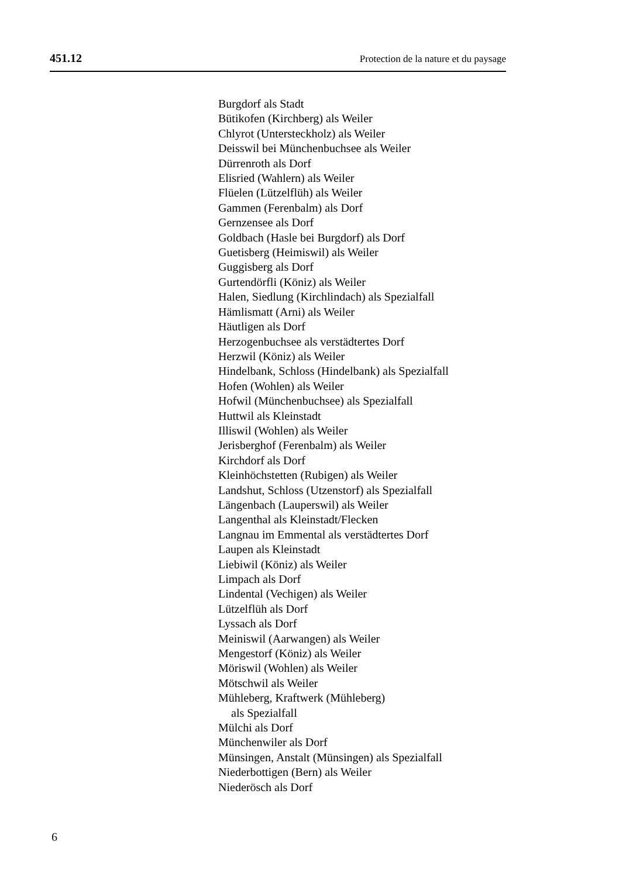451.12 Protection de la nature et du paysage
Burgdorf als Stadt
Bütikofen (Kirchberg) als Weiler
Chlyrot (Untersteckholz) als Weiler
Deisswil bei Münchenbuchsee als Weiler
Dürrenroth als Dorf
Elisried (Wahlern) als Weiler
Flüelen (Lützelflüh) als Weiler
Gammen (Ferenbalm) als Dorf
Gernzensee als Dorf
Goldbach (Hasle bei Burgdorf) als Dorf
Guetisberg (Heimiswil) als Weiler
Guggisberg als Dorf
Gurtendörfli (Köniz) als Weiler
Halen, Siedlung (Kirchlindach) als Spezialfall
Hämlismatt (Arni) als Weiler
Häutligen als Dorf
Herzogenbuchsee als verstädtertes Dorf
Herzwil (Köniz) als Weiler
Hindelbank, Schloss (Hindelbank) als Spezialfall
Hofen (Wohlen) als Weiler
Hofwil (Münchenbuchsee) als Spezialfall
Huttwil als Kleinstadt
Illiswil (Wohlen) als Weiler
Jerisberghof (Ferenbalm) als Weiler
Kirchdorf als Dorf
Kleinhöchstetten (Rubigen) als Weiler
Landshut, Schloss (Utzenstorf) als Spezialfall
Längenbach (Lauperswil) als Weiler
Langenthal als Kleinstadt/Flecken
Langnau im Emmental als verstädtertes Dorf
Laupen als Kleinstadt
Liebiwil (Köniz) als Weiler
Limpach als Dorf
Lindental (Vechigen) als Weiler
Lützelflüh als Dorf
Lyssach als Dorf
Meiniswil (Aarwangen) als Weiler
Mengestorf (Köniz) als Weiler
Möriswil (Wohlen) als Weiler
Mötschwil als Weiler
Mühleberg, Kraftwerk (Mühleberg)
als Spezialfall
Mülchi als Dorf
Münchenwiler als Dorf
Münsingen, Anstalt (Münsingen) als Spezialfall
Niederbottigen (Bern) als Weiler
Niederösch als Dorf
6